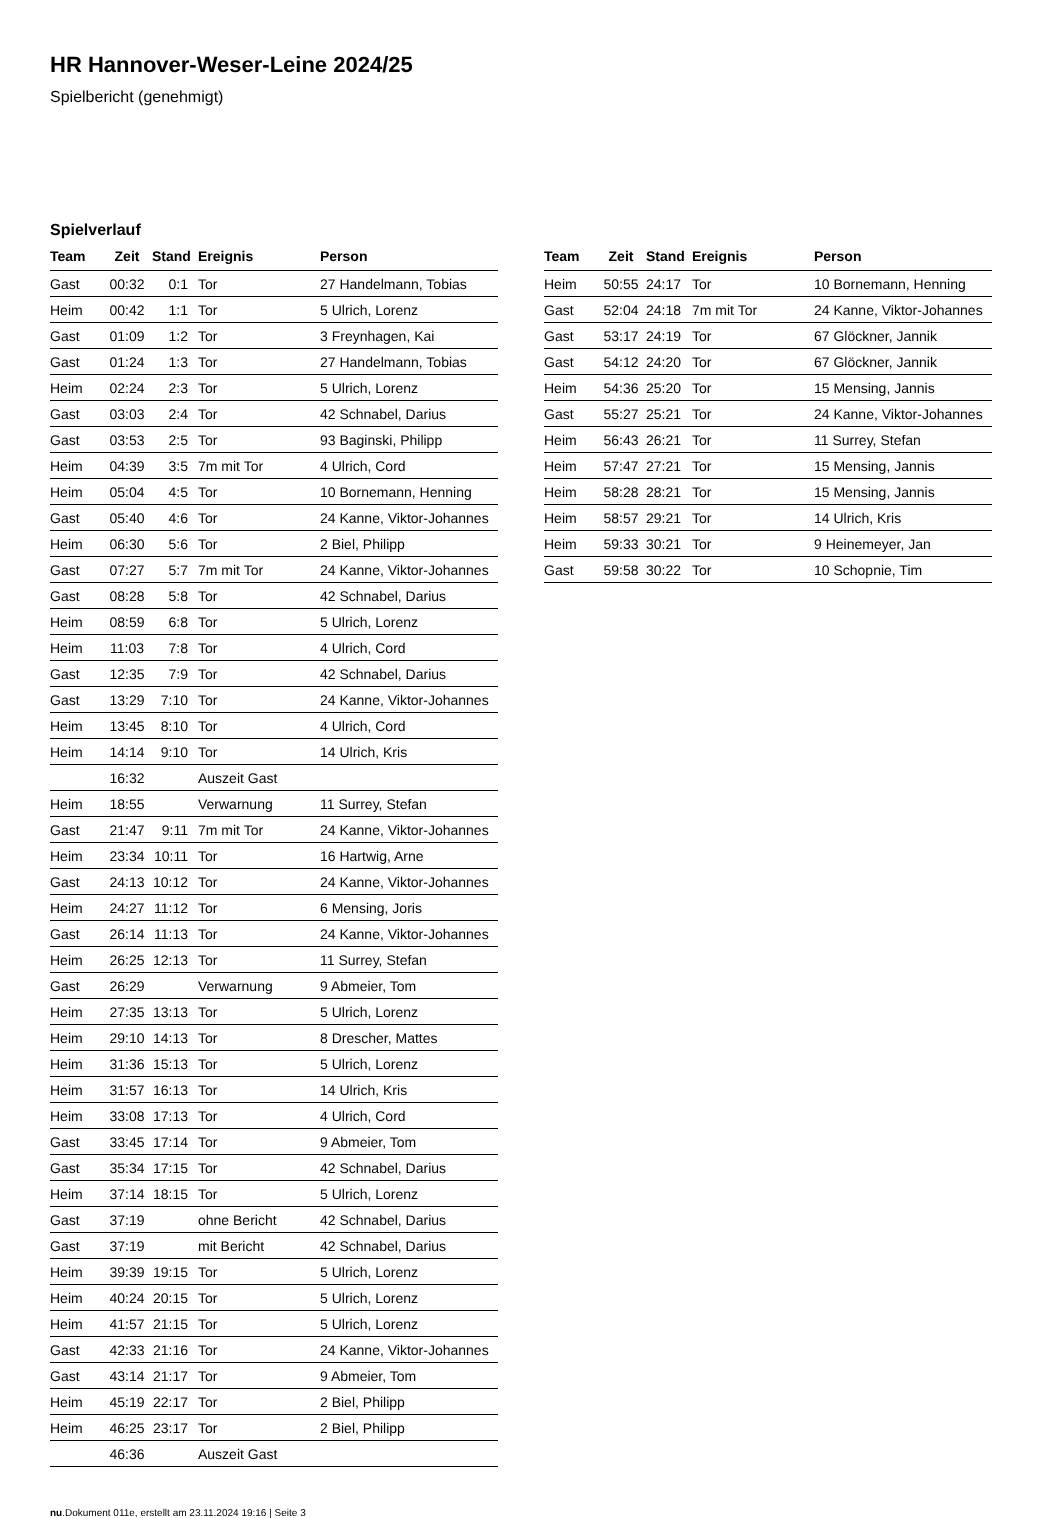HR Hannover-Weser-Leine 2024/25
Spielbericht (genehmigt)
Spielverlauf
| Team | Zeit | Stand | Ereignis | Person |
| --- | --- | --- | --- | --- |
| Gast | 00:32 | 0:1 | Tor | 27 Handelmann, Tobias |
| Heim | 00:42 | 1:1 | Tor | 5 Ulrich, Lorenz |
| Gast | 01:09 | 1:2 | Tor | 3 Freynhagen, Kai |
| Gast | 01:24 | 1:3 | Tor | 27 Handelmann, Tobias |
| Heim | 02:24 | 2:3 | Tor | 5 Ulrich, Lorenz |
| Gast | 03:03 | 2:4 | Tor | 42 Schnabel, Darius |
| Gast | 03:53 | 2:5 | Tor | 93 Baginski, Philipp |
| Heim | 04:39 | 3:5 | 7m mit Tor | 4 Ulrich, Cord |
| Heim | 05:04 | 4:5 | Tor | 10 Bornemann, Henning |
| Gast | 05:40 | 4:6 | Tor | 24 Kanne, Viktor-Johannes |
| Heim | 06:30 | 5:6 | Tor | 2 Biel, Philipp |
| Gast | 07:27 | 5:7 | 7m mit Tor | 24 Kanne, Viktor-Johannes |
| Gast | 08:28 | 5:8 | Tor | 42 Schnabel, Darius |
| Heim | 08:59 | 6:8 | Tor | 5 Ulrich, Lorenz |
| Heim | 11:03 | 7:8 | Tor | 4 Ulrich, Cord |
| Gast | 12:35 | 7:9 | Tor | 42 Schnabel, Darius |
| Gast | 13:29 | 7:10 | Tor | 24 Kanne, Viktor-Johannes |
| Heim | 13:45 | 8:10 | Tor | 4 Ulrich, Cord |
| Heim | 14:14 | 9:10 | Tor | 14 Ulrich, Kris |
| | 16:32 | | Auszeit Gast | |
| Heim | 18:55 | | Verwarnung | 11 Surrey, Stefan |
| Gast | 21:47 | 9:11 | 7m mit Tor | 24 Kanne, Viktor-Johannes |
| Heim | 23:34 | 10:11 | Tor | 16 Hartwig, Arne |
| Gast | 24:13 | 10:12 | Tor | 24 Kanne, Viktor-Johannes |
| Heim | 24:27 | 11:12 | Tor | 6 Mensing, Joris |
| Gast | 26:14 | 11:13 | Tor | 24 Kanne, Viktor-Johannes |
| Heim | 26:25 | 12:13 | Tor | 11 Surrey, Stefan |
| Gast | 26:29 | | Verwarnung | 9 Abmeier, Tom |
| Heim | 27:35 | 13:13 | Tor | 5 Ulrich, Lorenz |
| Heim | 29:10 | 14:13 | Tor | 8 Drescher, Mattes |
| Heim | 31:36 | 15:13 | Tor | 5 Ulrich, Lorenz |
| Heim | 31:57 | 16:13 | Tor | 14 Ulrich, Kris |
| Heim | 33:08 | 17:13 | Tor | 4 Ulrich, Cord |
| Gast | 33:45 | 17:14 | Tor | 9 Abmeier, Tom |
| Gast | 35:34 | 17:15 | Tor | 42 Schnabel, Darius |
| Heim | 37:14 | 18:15 | Tor | 5 Ulrich, Lorenz |
| Gast | 37:19 | | ohne Bericht | 42 Schnabel, Darius |
| Gast | 37:19 | | mit Bericht | 42 Schnabel, Darius |
| Heim | 39:39 | 19:15 | Tor | 5 Ulrich, Lorenz |
| Heim | 40:24 | 20:15 | Tor | 5 Ulrich, Lorenz |
| Heim | 41:57 | 21:15 | Tor | 5 Ulrich, Lorenz |
| Gast | 42:33 | 21:16 | Tor | 24 Kanne, Viktor-Johannes |
| Gast | 43:14 | 21:17 | Tor | 9 Abmeier, Tom |
| Heim | 45:19 | 22:17 | Tor | 2 Biel, Philipp |
| Heim | 46:25 | 23:17 | Tor | 2 Biel, Philipp |
| | 46:36 | | Auszeit Gast | |
| Team | Zeit | Stand | Ereignis | Person |
| --- | --- | --- | --- | --- |
| Heim | 50:55 | 24:17 | Tor | 10 Bornemann, Henning |
| Gast | 52:04 | 24:18 | 7m mit Tor | 24 Kanne, Viktor-Johannes |
| Gast | 53:17 | 24:19 | Tor | 67 Glöckner, Jannik |
| Gast | 54:12 | 24:20 | Tor | 67 Glöckner, Jannik |
| Heim | 54:36 | 25:20 | Tor | 15 Mensing, Jannis |
| Gast | 55:27 | 25:21 | Tor | 24 Kanne, Viktor-Johannes |
| Heim | 56:43 | 26:21 | Tor | 11 Surrey, Stefan |
| Heim | 57:47 | 27:21 | Tor | 15 Mensing, Jannis |
| Heim | 58:28 | 28:21 | Tor | 15 Mensing, Jannis |
| Heim | 58:57 | 29:21 | Tor | 14 Ulrich, Kris |
| Heim | 59:33 | 30:21 | Tor | 9 Heinemeyer, Jan |
| Gast | 59:58 | 30:22 | Tor | 10 Schopnie, Tim |
nu.Dokument 011e, erstellt am 23.11.2024 19:16 | Seite 3